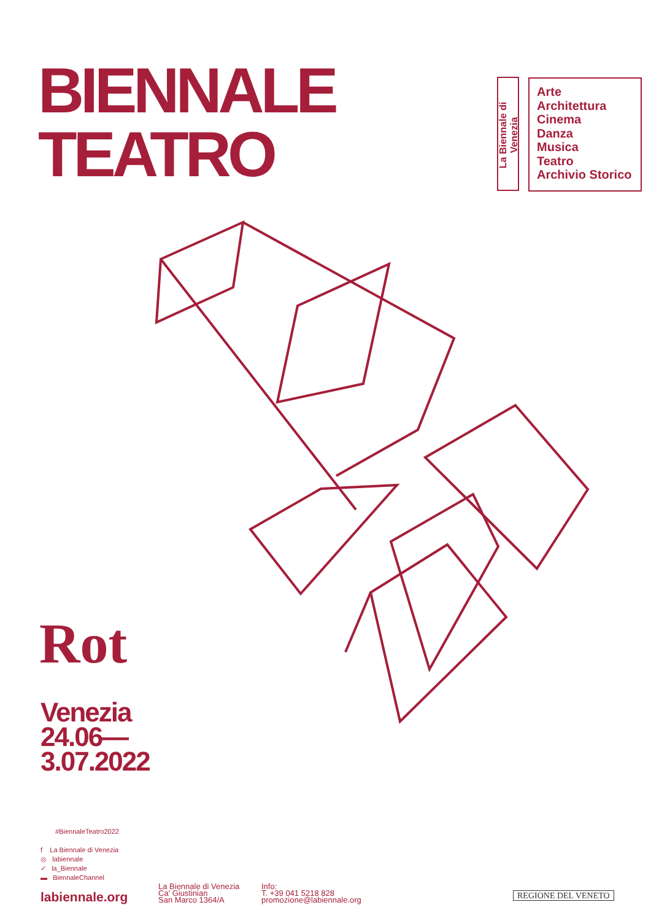BIENNALE
TEATRO
La Biennale di Venezia
Arte
Architettura
Cinema
Danza
Musica
Teatro
Archivio Storico
Rot
Venezia
24.06—
3.07.2022
#BiennaleTeatro2022
f La Biennale di Venezia
◎ labiennale
✓ la_Biennale
▬ BiennaleChannel
labiennale.org
La Biennale di Venezia
Ca’ Giustinian
San Marco 1364/A
Info:
T. +39 041 5218 828
promozione@labiennale.org
REGIONE DEL VENETO